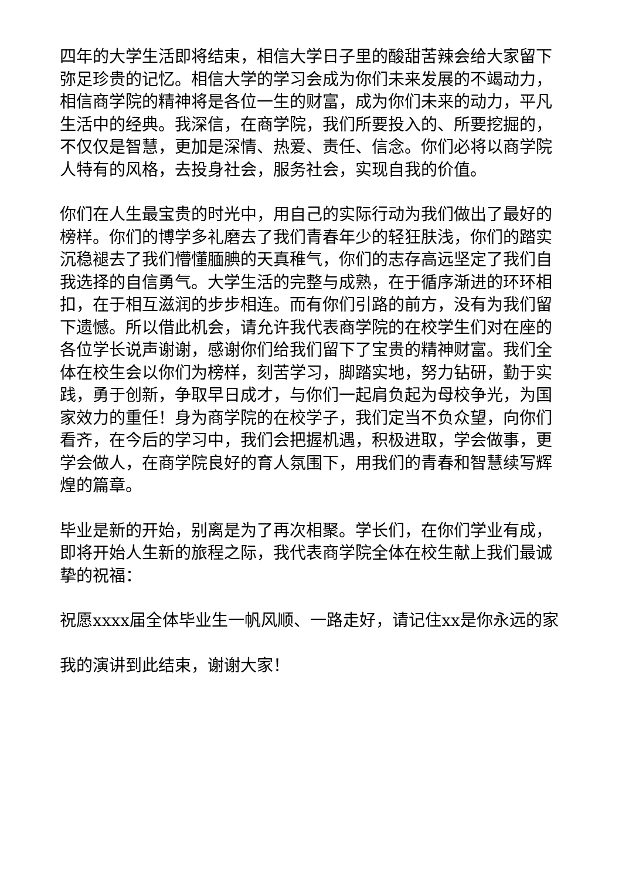四年的大学生活即将结束，相信大学日子里的酸甜苦辣会给大家留下弥足珍贵的记忆。相信大学的学习会成为你们未来发展的不竭动力，相信商学院的精神将是各位一生的财富，成为你们未来的动力，平凡生活中的经典。我深信，在商学院，我们所要投入的、所要挖掘的，不仅仅是智慧，更加是深情、热爱、责任、信念。你们必将以商学院人特有的风格，去投身社会，服务社会，实现自我的价值。
你们在人生最宝贵的时光中，用自己的实际行动为我们做出了最好的榜样。你们的博学多礼磨去了我们青春年少的轻狂肤浅，你们的踏实沉稳褪去了我们懵懂腼腆的天真稚气，你们的志存高远坚定了我们自我选择的自信勇气。大学生活的完整与成熟，在于循序渐进的环环相扣，在于相互滋润的步步相连。而有你们引路的前方，没有为我们留下遗憾。所以借此机会，请允许我代表商学院的在校学生们对在座的各位学长说声谢谢，感谢你们给我们留下了宝贵的精神财富。我们全体在校生会以你们为榜样，刻苦学习，脚踏实地，努力钻研，勤于实践，勇于创新，争取早日成才，与你们一起肩负起为母校争光，为国家效力的重任！身为商学院的在校学子，我们定当不负众望，向你们看齐，在今后的学习中，我们会把握机遇，积极进取，学会做事，更学会做人，在商学院良好的育人氛围下，用我们的青春和智慧续写辉煌的篇章。
毕业是新的开始，别离是为了再次相聚。学长们，在你们学业有成，即将开始人生新的旅程之际，我代表商学院全体在校生献上我们最诚挚的祝福：
祝愿xxxx届全体毕业生一帆风顺、一路走好，请记住xx是你永远的家
我的演讲到此结束，谢谢大家！